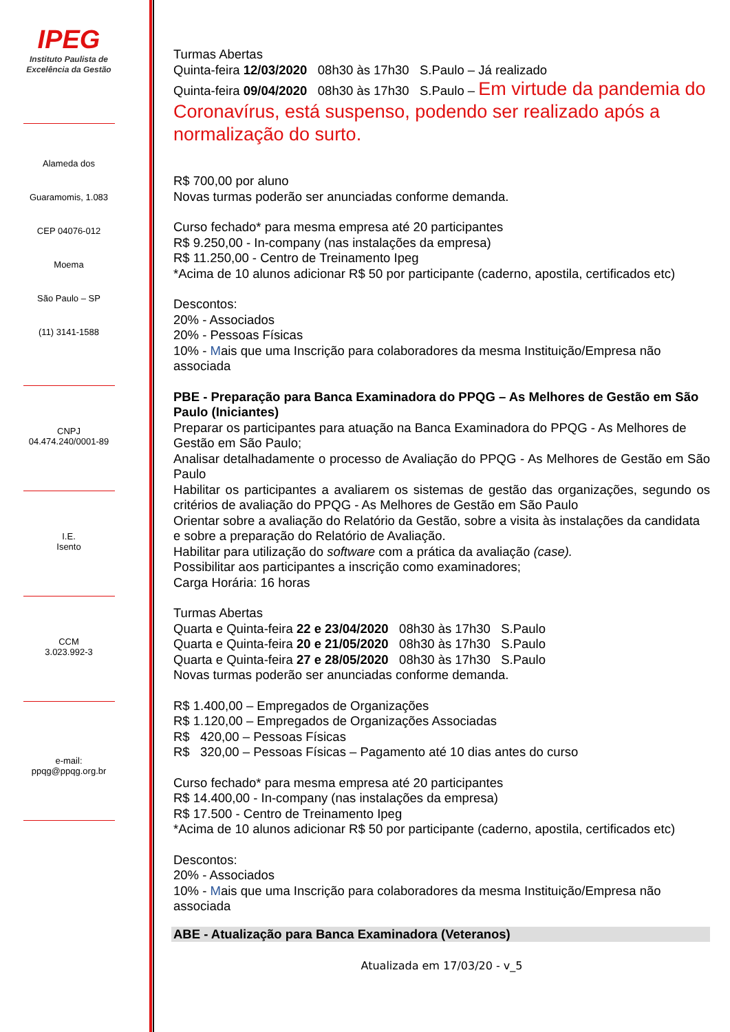IPEG
Instituto Paulista de
Excelência da Gestão
Alameda dos
Guaramomis, 1.083
CEP 04076-012
Moema
São Paulo – SP
(11) 3141-1588
CNPJ
04.474.240/0001-89
I.E.
Isento
CCM
3.023.992-3
e-mail:
ppqg@ppqg.org.br
Turmas Abertas
Quinta-feira 12/03/2020 08h30 às 17h30 S.Paulo – Já realizado
Quinta-feira 09/04/2020 08h30 às 17h30 S.Paulo – Em virtude da pandemia do Coronavírus, está suspenso, podendo ser realizado após a normalização do surto.
R$ 700,00 por aluno
Novas turmas poderão ser anunciadas conforme demanda.
Curso fechado* para mesma empresa até 20 participantes
R$ 9.250,00 - In-company (nas instalações da empresa)
R$ 11.250,00 - Centro de Treinamento Ipeg
*Acima de 10 alunos adicionar R$ 50 por participante (caderno, apostila, certificados etc)
Descontos:
20% - Associados
20% - Pessoas Físicas
10% - Mais que uma Inscrição para colaboradores da mesma Instituição/Empresa não associada
PBE - Preparação para Banca Examinadora do PPQG – As Melhores de Gestão em São Paulo (Iniciantes)
Preparar os participantes para atuação na Banca Examinadora do PPQG - As Melhores de Gestão em São Paulo;
Analisar detalhadamente o processo de Avaliação do PPQG - As Melhores de Gestão em São Paulo
Habilitar os participantes a avaliarem os sistemas de gestão das organizações, segundo os critérios de avaliação do PPQG - As Melhores de Gestão em São Paulo
Orientar sobre a avaliação do Relatório da Gestão, sobre a visita às instalações da candidata e sobre a preparação do Relatório de Avaliação.
Habilitar para utilização do software com a prática da avaliação (case).
Possibilitar aos participantes a inscrição como examinadores;
Carga Horária: 16 horas
Turmas Abertas
Quarta e Quinta-feira 22 e 23/04/2020 08h30 às 17h30 S.Paulo
Quarta e Quinta-feira 20 e 21/05/2020 08h30 às 17h30 S.Paulo
Quarta e Quinta-feira 27 e 28/05/2020 08h30 às 17h30 S.Paulo
Novas turmas poderão ser anunciadas conforme demanda.
R$ 1.400,00 – Empregados de Organizações
R$ 1.120,00 – Empregados de Organizações Associadas
R$ 420,00 – Pessoas Físicas
R$ 320,00 – Pessoas Físicas – Pagamento até 10 dias antes do curso
Curso fechado* para mesma empresa até 20 participantes
R$ 14.400,00 - In-company (nas instalações da empresa)
R$ 17.500 - Centro de Treinamento Ipeg
*Acima de 10 alunos adicionar R$ 50 por participante (caderno, apostila, certificados etc)
Descontos:
20% - Associados
10% - Mais que uma Inscrição para colaboradores da mesma Instituição/Empresa não associada
ABE - Atualização para Banca Examinadora (Veteranos)
Atualizada em 17/03/20 - v_5